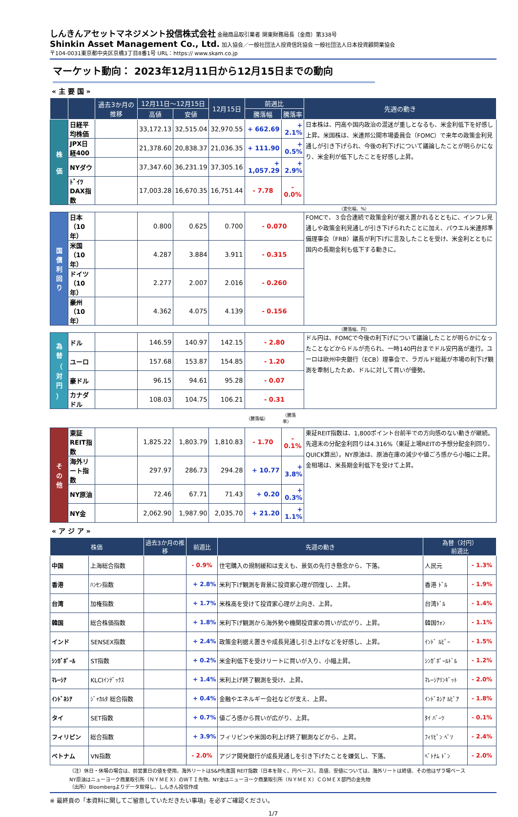しんきんアセットマネジメント投信株式会社 金融商品取引業者 関東財務局長（金商）第338号
Shinkin Asset Management Co., Ltd. 加入協会／一般社団法人投資信託協会 一般社団法人日本投資顧問業協会
〒104-0031東京都中央区京橋3丁目8番1号 URL：https:// www.skam.co.jp
マーケット動向： 2023年12月11日から12月15日までの動向
« 主 要 国 »
| | | 過去3か月の推移 | 12月11日～12月15日 | | 12月15日 | 前週比 | | 先週の動き |
| --- | --- | --- | --- | --- | --- | --- | --- | --- |
| | | | 高値 | 安値 | | 騰落幅 | 騰落率 | |
| 株 価 | 日経平均株価 | | 33,172.13 | 32,515.04 | 32,970.55 | + 662.69 | + 2.1% | 日本株は、円高や国内政治の混迷が重しとなるも、米金利低下を好感し上昇。米国株は、米連邦公開市場委員会（FOMC）で来年の政策金利見通しが引き下げられ、今後の利下げについて議論したことが明らかになり、米金利が低下したことを好感し上昇。 |
| | JPX日経400 | | 21,378.60 | 20,838.37 | 21,036.35 | + 111.90 | + 0.5% | |
| | NYダウ | | 37,347.60 | 36,231.19 | 37,305.16 | + 1,057.29 | + 2.9% | |
| | ﾄﾞｲﾂ DAX指数 | | 17,003.28 | 16,670.35 | 16,751.44 | - 7.78 | - 0.0% | |
| （変化幅、%） | | | | | | | | |
| 国 債 利 回 り | 日本（10年） | | 0.800 | 0.625 | 0.700 | - 0.070 | | FOMCで、３会合連続で政策金利が据え置かれるとともに、インフレ見通しや政策金利見通しが引き下げられたことに加え、パウエル米連邦準備理事会（FRB）議長が利下げに言及したことを受け、米金利とともに国内の長期金利も低下する動きに。 |
| | 米国（10年） | | 4.287 | 3.884 | 3.911 | - 0.315 | | |
| | ドイツ（10年） | | 2.277 | 2.007 | 2.016 | - 0.260 | | |
| | 豪州（10年） | | 4.362 | 4.075 | 4.139 | - 0.156 | | |
| （騰落幅、円） | | | | | | | | |
| 為 替 （ 対 円 ） | ドル | | 146.59 | 140.97 | 142.15 | - 2.80 | | ドル円は、FOMCで今後の利下げについて議論したことが明らかになったことなどからドルが売られ、一時140円台までドル安円高が進行。ユーロは欧州中央銀行（ECB）理事会で、ラガルド総裁が市場の利下げ観測を牽制したため、ドルに対して買いが優勢。 |
| | ユーロ | | 157.68 | 153.87 | 154.85 | - 1.20 | | |
| | 豪ドル | | 96.15 | 94.61 | 95.28 | - 0.07 | | |
| | カナダドル | | 108.03 | 104.75 | 106.21 | - 0.31 | | |
| | | | | | | （騰落幅） | （騰落率） | |
| そ の 他 | 東証REIT指数 | | 1,825.22 | 1,803.79 | 1,810.83 | - 1.70 | - 0.1% | 東証REIT指数は、1,800ポイント台前半での方向感のない動きが継続。先週末の分配金利回りは4.316%（東証上場REITの予想分配金利回り、QUICK算出）。NY原油は、原油在庫の減少や値ごろ感から小幅に上昇。金相場は、米長期金利低下を受けて上昇。 |
| | 海外リート指数 | | 297.97 | 286.73 | 294.28 | + 10.77 | + 3.8% | |
| | NY原油 | | 72.46 | 67.71 | 71.43 | + 0.20 | + 0.3% | |
| | NY金 | | 2,062.90 | 1,987.90 | 2,035.70 | + 21.20 | + 1.1% | |
« ア ジ ア »
| 株価 | | 過去3か月の推移 | 前週比 | 先週の動き | 為替（対円） 前週比 | |
| --- | --- | --- | --- | --- | --- | --- |
| 中国 | 上海総合指数 | | - 0.9% | 住宅購入の規制緩和は支えも、景気の先行き懸念から、下落。 | 人民元 | - 1.3% |
| 香港 | ﾊﾝｾﾝ指数 | | + 2.8% | 米利下げ観測を背景に投資家心理が回復し、上昇。 | 香港 ﾄﾞﾙ | - 1.9% |
| 台湾 | 加権指数 | | + 1.7% | 米株高を受けて投資家心理が上向き、上昇。 | 台湾ﾄﾞﾙ | - 1.4% |
| 韓国 | 総合株価指数 | | + 1.8% | 米利下げ観測から海外勢や機関投資家の買いが広がり、上昇。 | 韓国ｳｫﾝ | - 1.1% |
| インド | SENSEX指数 | | + 2.4% | 政策金利据え置きや成長見通し引き上げなどを好感し、上昇。 | ｲﾝﾄﾞ ﾙﾋﾟｰ | - 1.5% |
| ｼﾝｶﾞﾎﾟｰﾙ | ST指数 | | + 0.2% | 米金利低下を受けリートに買いが入り、小幅上昇。 | ｼﾝｶﾞﾎﾟｰﾙﾄﾞﾙ | - 1.2% |
| ﾏﾚｰｼｱ | KLCIｲﾝﾃﾞｯｸｽ | | + 1.4% | 米利上げ終了観測を受け、上昇。 | ﾏﾚｰｼｱﾘﾝｷﾞｯﾄ | - 2.0% |
| ｲﾝﾄﾞﾈｼｱ | ｼﾞｬｶﾙﾀ 総合指数 | | + 0.4% | 金融やエネルギー会社などが支え、上昇。 | ｲﾝﾄﾞﾈｼｱ ﾙﾋﾟｱ | - 1.8% |
| タイ | SET指数 | | + 0.7% | 値ごろ感から買いが広がり、上昇。 | ﾀｲ ﾊﾞｰﾂ | - 0.1% |
| フィリピン | 総合指数 | | + 3.9% | フィリピンや米国の利上げ終了観測などから、上昇。 | ﾌｨﾘﾋﾟﾝ ﾍﾟｿ | - 2.4% |
| ベトナム | VN指数 | | - 2.0% | アジア開発銀行が成長見通しを引き下げたことを嫌気し、下落。 | ﾍﾞﾄﾅﾑ ﾄﾞﾝ | - 2.0% |
（注）休日・休場の場合は、前営業日の値を使用。海外リートはS&P先進国 REIT指数（日本を除く、円ベース）。高値、安値については、海外リートは終値、その他はザラ場ベース
NY原油はニューヨーク商業取引所（ＮＹＭＥＸ）のＷＴＩ先物。NY金はニューヨーク商業取引所（ＮＹＭＥＸ）ＣＯＭＥＸ部門の金先物
（出所）Bloombergよりデータ取得し、しんきん投信作成
※ 最終頁の「本資料に関してご留意していただきたい事項」を必ずご確認ください。
1/7